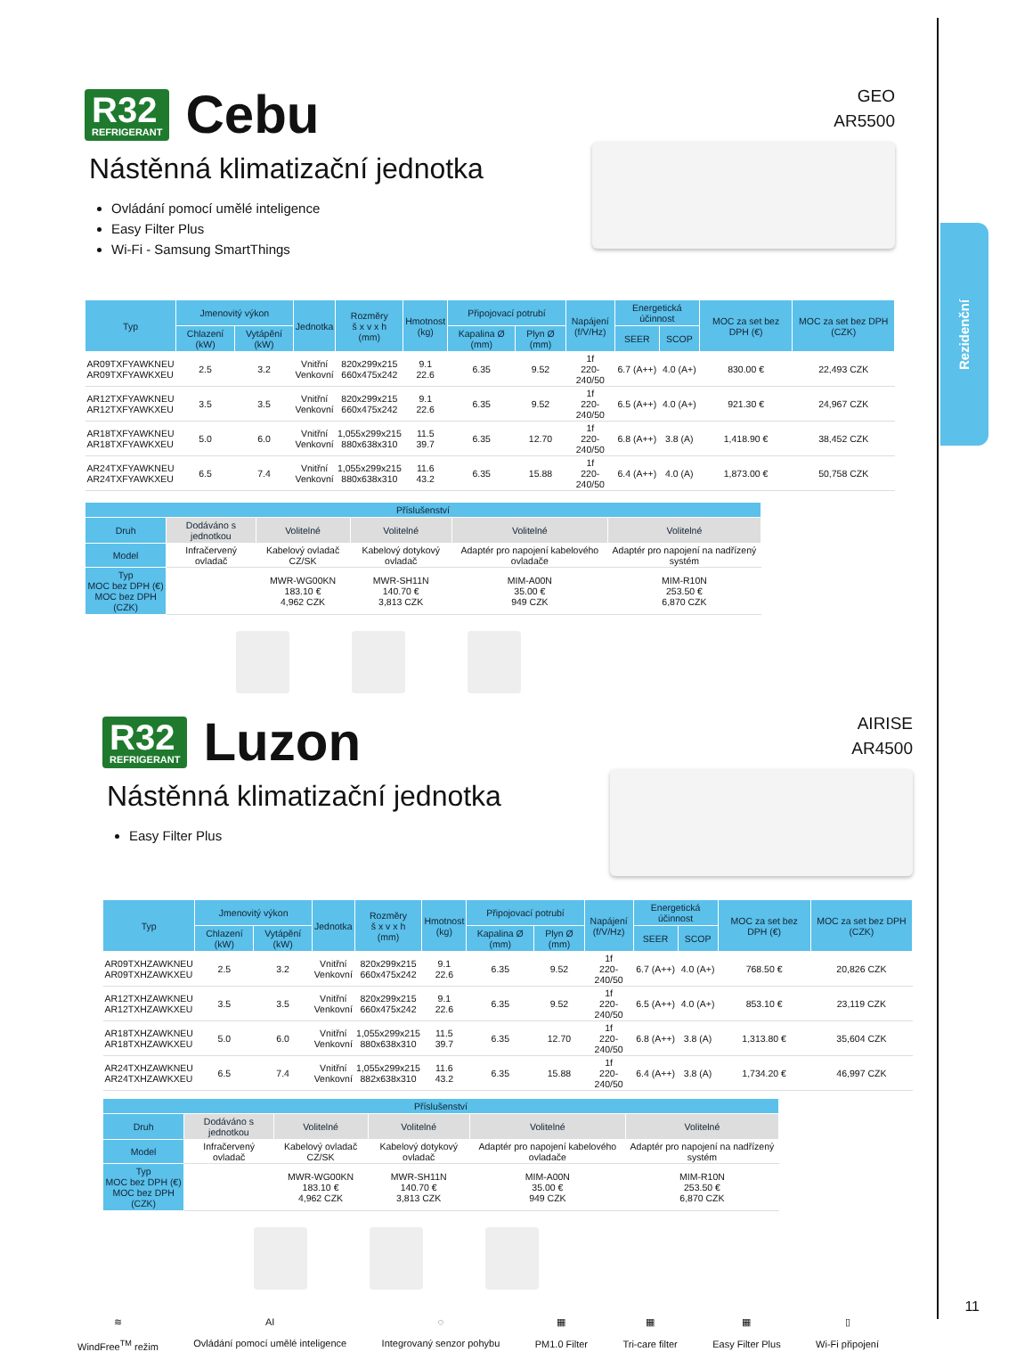Rezidenční
R32
REFRIGERANT
Cebu
GEO
AR5500
Nástěnná klimatizační jednotka
Ovládání pomocí umělé inteligence
Easy Filter Plus
Wi-Fi - Samsung SmartThings
| Typ | Jmenovitý výkon | | Jednotka | Rozměry š x v x h (mm) | Hmotnost (kg) | Připojovací potrubí | | Napájení (f/V/Hz) | Energetická účinnost | | MOC za set bez DPH (€) | MOC za set bez DPH (CZK) |
| --- | --- | --- | --- | --- | --- | --- | --- | --- | --- | --- | --- | --- |
| | Chlazení (kW) | Vytápění (kW) | | | | Kapalina Ø (mm) | Plyn Ø (mm) | | SEER | SCOP | | |
| AR09TXFYAWKNEU AR09TXFYAWKXEU | 2.5 | 3.2 | Vnitřní Venkovní | 820x299x215 660x475x242 | 9.1 22.6 | 6.35 | 9.52 | 1f 220-240/50 | 6.7 (A++) | 4.0 (A+) | 830.00 € | 22,493 CZK |
| AR12TXFYAWKNEU AR12TXFYAWKXEU | 3.5 | 3.5 | Vnitřní Venkovní | 820x299x215 660x475x242 | 9.1 22.6 | 6.35 | 9.52 | 1f 220-240/50 | 6.5 (A++) | 4.0 (A+) | 921.30 € | 24,967 CZK |
| AR18TXFYAWKNEU AR18TXFYAWKXEU | 5.0 | 6.0 | Vnitřní Venkovní | 1,055x299x215 880x638x310 | 11.5 39.7 | 6.35 | 12.70 | 1f 220-240/50 | 6.8 (A++) | 3.8 (A) | 1,418.90 € | 38,452 CZK |
| AR24TXFYAWKNEU AR24TXFYAWKXEU | 6.5 | 7.4 | Vnitřní Venkovní | 1,055x299x215 880x638x310 | 11.6 43.2 | 6.35 | 15.88 | 1f 220-240/50 | 6.4 (A++) | 4.0 (A) | 1,873.00 € | 50,758 CZK |
| Příslušenství | | | | | |
| --- | --- | --- | --- | --- | --- |
| Druh | Dodáváno s jednotkou | Volitelné | Volitelné | Volitelné | Volitelné |
| Model | Infračervený ovladač | Kabelový ovladač CZ/SK | Kabelový dotykový ovladač | Adaptér pro napojení kabelového ovladače | Adaptér pro napojení na nadřízený systém |
| Typ MOC bez DPH (€) MOC bez DPH (CZK) | | MWR-WG00KN 183.10 € 4,962 CZK | MWR-SH11N 140.70 € 3,813 CZK | MIM-A00N 35.00 € 949 CZK | MIM-R10N 253.50 € 6,870 CZK |
R32
REFRIGERANT
Luzon
AIRISE
AR4500
Nástěnná klimatizační jednotka
Easy Filter Plus
| Typ | Jmenovitý výkon | | Jednotka | Rozměry š x v x h (mm) | Hmotnost (kg) | Připojovací potrubí | | Napájení (f/V/Hz) | Energetická účinnost | | MOC za set bez DPH (€) | MOC za set bez DPH (CZK) |
| --- | --- | --- | --- | --- | --- | --- | --- | --- | --- | --- | --- | --- |
| | Chlazení (kW) | Vytápění (kW) | | | | Kapalina Ø (mm) | Plyn Ø (mm) | | SEER | SCOP | | |
| AR09TXHZAWKNEU AR09TXHZAWKXEU | 2.5 | 3.2 | Vnitřní Venkovní | 820x299x215 660x475x242 | 9.1 22.6 | 6.35 | 9.52 | 1f 220-240/50 | 6.7 (A++) | 4.0 (A+) | 768.50 € | 20,826 CZK |
| AR12TXHZAWKNEU AR12TXHZAWKXEU | 3.5 | 3.5 | Vnitřní Venkovní | 820x299x215 660x475x242 | 9.1 22.6 | 6.35 | 9.52 | 1f 220-240/50 | 6.5 (A++) | 4.0 (A+) | 853.10 € | 23,119 CZK |
| AR18TXHZAWKNEU AR18TXHZAWKXEU | 5.0 | 6.0 | Vnitřní Venkovní | 1,055x299x215 880x638x310 | 11.5 39.7 | 6.35 | 12.70 | 1f 220-240/50 | 6.8 (A++) | 3.8 (A) | 1,313.80 € | 35,604 CZK |
| AR24TXHZAWKNEU AR24TXHZAWKXEU | 6.5 | 7.4 | Vnitřní Venkovní | 1,055x299x215 882x638x310 | 11.6 43.2 | 6.35 | 15.88 | 1f 220-240/50 | 6.4 (A++) | 3.8 (A) | 1,734.20 € | 46,997 CZK |
| Příslušenství | | | | | |
| --- | --- | --- | --- | --- | --- |
| Druh | Dodáváno s jednotkou | Volitelné | Volitelné | Volitelné | Volitelné |
| Model | Infračervený ovladač | Kabelový ovladač CZ/SK | Kabelový dotykový ovladač | Adaptér pro napojení kabelového ovladače | Adaptér pro napojení na nadřízený systém |
| Typ MOC bez DPH (€) MOC bez DPH (CZK) | | MWR-WG00KN 183.10 € 4,962 CZK | MWR-SH11N 140.70 € 3,813 CZK | MIM-A00N 35.00 € 949 CZK | MIM-R10N 253.50 € 6,870 CZK |
≋
WindFree<sup>TM</sup> režim
AI
Ovládání pomocí umělé inteligence
◌
Integrovaný senzor pohybu
▦
PM1.0 Filter
▦
Tri-care filter
▦
Easy Filter Plus
▯
Wi-Fi připojení
11